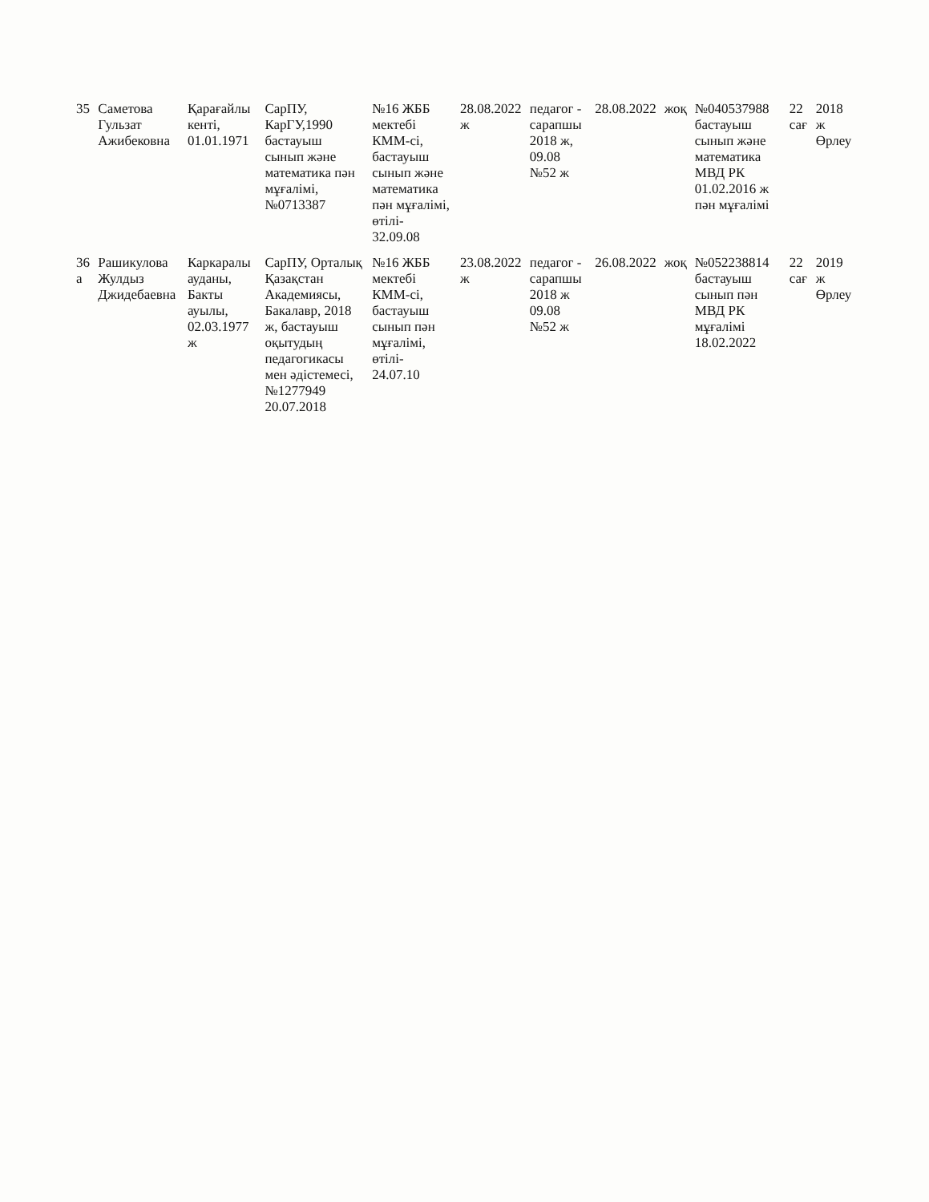| 35 | Саметова Гульзат Ажибековна | Қарағайлы кенті, 01.01.1971 | СарПУ, КарГУ,1990 бастауыш сынып және математика пән мұғалімі, №0713387 | №16 ЖББ мектебі КММ-сі, бастауыш сынып және математика пән мұғалімі, өтілі- 32.09.08 | 28.08.2022 ж | педагог - сарапшы 2018 ж, 09.08 №52 ж | 28.08.2022 | жоқ | №040537988 бастауыш сынып және математика МВД РК 01.02.2016 ж пән мұғалімі | 22 сағ | 2018 ж Өрлеу |
| 36 а | Рашикулова Жулдыз Джидебаевна | Каркаралы ауданы, Бакты ауылы, 02.03.1977 ж | СарПУ, Орталық Қазақстан Академиясы, Бакалавр, 2018 ж, бастауыш оқытудың педагогикасы мен әдістемесі, №1277949 20.07.2018 | №16 ЖББ мектебі КММ-сі, бастауыш сынып пән мұғалімі, өтілі- 24.07.10 | 23.08.2022 ж | педагог - сарапшы 2018 ж 09.08 №52 ж | 26.08.2022 | жоқ | №052238814 бастауыш сынып пән МВД РК мұғалімі 18.02.2022 | 22 сағ | 2019 ж Өрлеу |